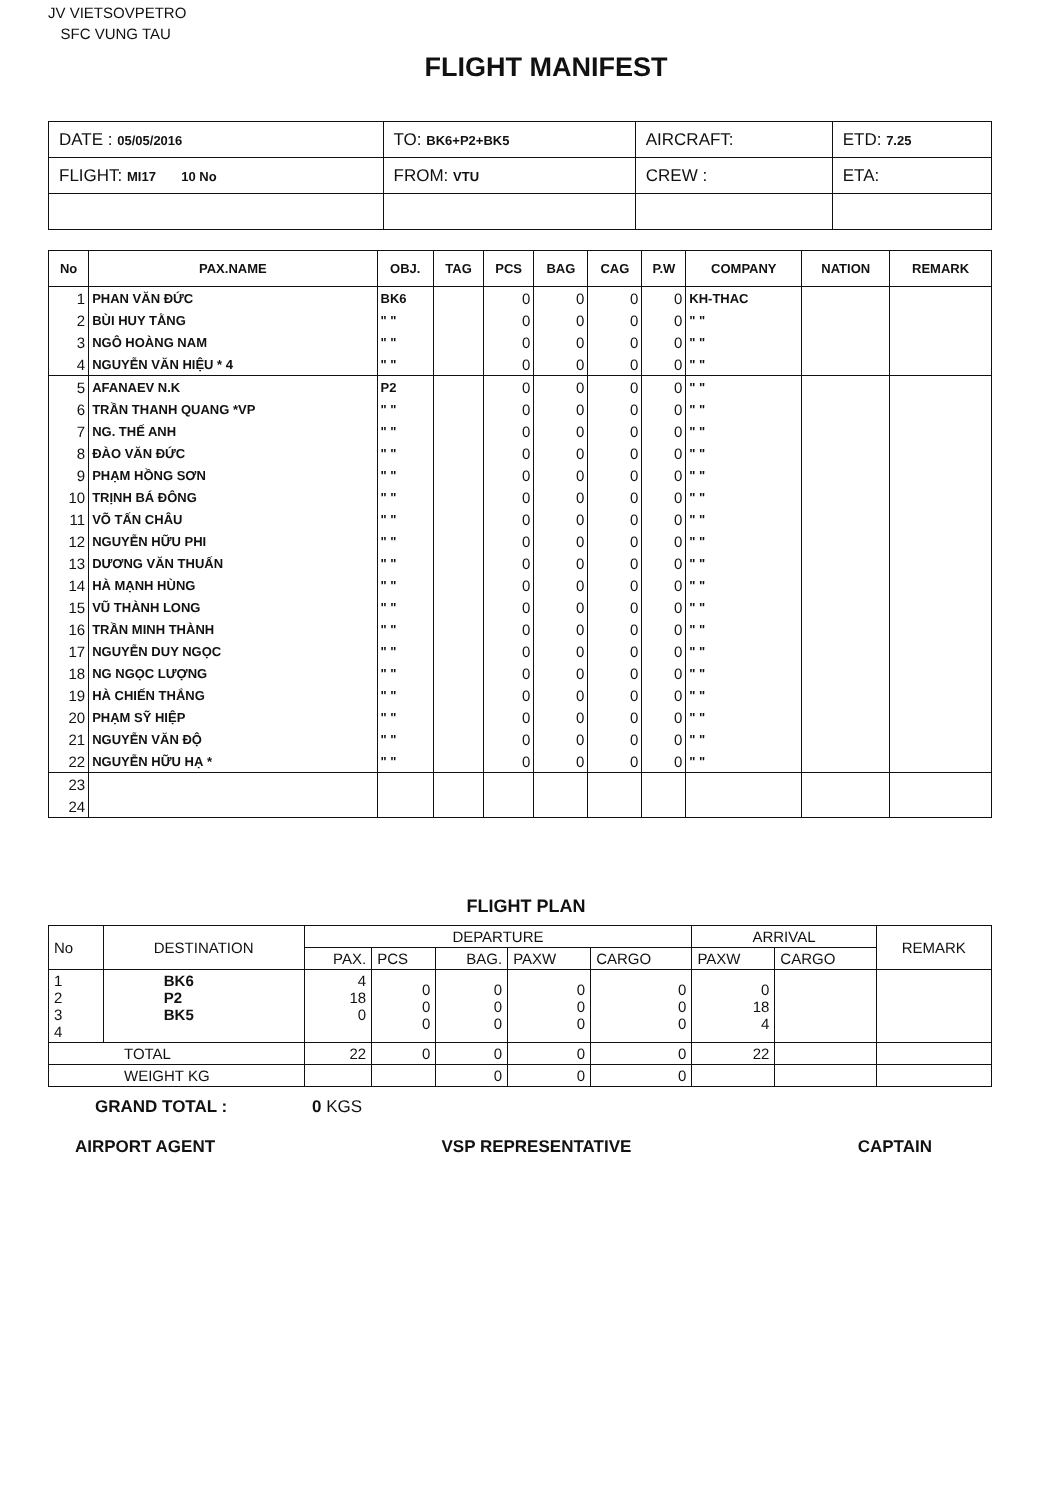JV VIETSOVPETRO
SFC VUNG TAU
FLIGHT MANIFEST
| DATE : 05/05/2016 | TO: BK6+P2+BK5 | AIRCRAFT: | ETD: 7.25 |
| FLIGHT: MI17 10 No | FROM: VTU | CREW : | ETA: |
| No | PAX.NAME | OBJ. | TAG | PCS | BAG | CAG | P.W | COMPANY | NATION | REMARK |
| --- | --- | --- | --- | --- | --- | --- | --- | --- | --- | --- |
| 1 | PHAN VĂN ĐỨC | BK6 | | 0 | 0 | 0 | 0 | KH-THAC | | |
| 2 | BÙI HUY TẰNG | " " | | 0 | 0 | 0 | 0 | " " | | |
| 3 | NGÔ HOÀNG NAM | " " | | 0 | 0 | 0 | 0 | " " | | |
| 4 | NGUYỄN VĂN HIỆU * 4 | " " | | 0 | 0 | 0 | 0 | " " | | |
| 5 | AFANAEV N.K | P2 | | 0 | 0 | 0 | 0 | " " | | |
| 6 | TRẦN THANH QUANG *VP | " " | | 0 | 0 | 0 | 0 | " " | | |
| 7 | NG. THẾ ANH | " " | | 0 | 0 | 0 | 0 | " " | | |
| 8 | ĐÀO VĂN ĐỨC | " " | | 0 | 0 | 0 | 0 | " " | | |
| 9 | PHẠM HỒNG SƠN | " " | | 0 | 0 | 0 | 0 | " " | | |
| 10 | TRỊNH BÁ ĐÔNG | " " | | 0 | 0 | 0 | 0 | " " | | |
| 11 | VÕ TẤN CHÂU | " " | | 0 | 0 | 0 | 0 | " " | | |
| 12 | NGUYỄN HỮU PHI | " " | | 0 | 0 | 0 | 0 | " " | | |
| 13 | DƯƠNG VĂN THUẤN | " " | | 0 | 0 | 0 | 0 | " " | | |
| 14 | HÀ MẠNH HÙNG | " " | | 0 | 0 | 0 | 0 | " " | | |
| 15 | VŨ THÀNH LONG | " " | | 0 | 0 | 0 | 0 | " " | | |
| 16 | TRẦN MINH THÀNH | " " | | 0 | 0 | 0 | 0 | " " | | |
| 17 | NGUYỄN DUY NGỌC | " " | | 0 | 0 | 0 | 0 | " " | | |
| 18 | NG NGỌC LƯỢNG | " " | | 0 | 0 | 0 | 0 | " " | | |
| 19 | HÀ CHIẾN THẮNG | " " | | 0 | 0 | 0 | 0 | " " | | |
| 20 | PHẠM SỸ HIỆP | " " | | 0 | 0 | 0 | 0 | " " | | |
| 21 | NGUYỄN VĂN ĐỘ | " " | | 0 | 0 | 0 | 0 | " " | | |
| 22 | NGUYỄN HỮU HẠ * | " " | | 0 | 0 | 0 | 0 | " " | | |
| 23 | | | | | | | | | | |
| 24 | | | | | | | | | | |
FLIGHT PLAN
| No | DESTINATION | DEPARTURE | | | | | ARRIVAL | | REMARK |
| | | PAX. | PCS | BAG. | PAXW | CARGO | PAXW | CARGO | |
| 1 2 3 4 | BK6 P2 BK5 | 4 18 0 | 0 0 0 | 0 0 0 | 0 0 0 | 0 0 0 | 0 18 4 | | |
| TOTAL | | 22 | 0 | 0 | 0 | 0 | 22 | | |
| WEIGHT KG | | | | 0 | 0 | 0 | | | |
GRAND TOTAL : 0 KGS
AIRPORT AGENT VSP REPRESENTATIVE CAPTAIN